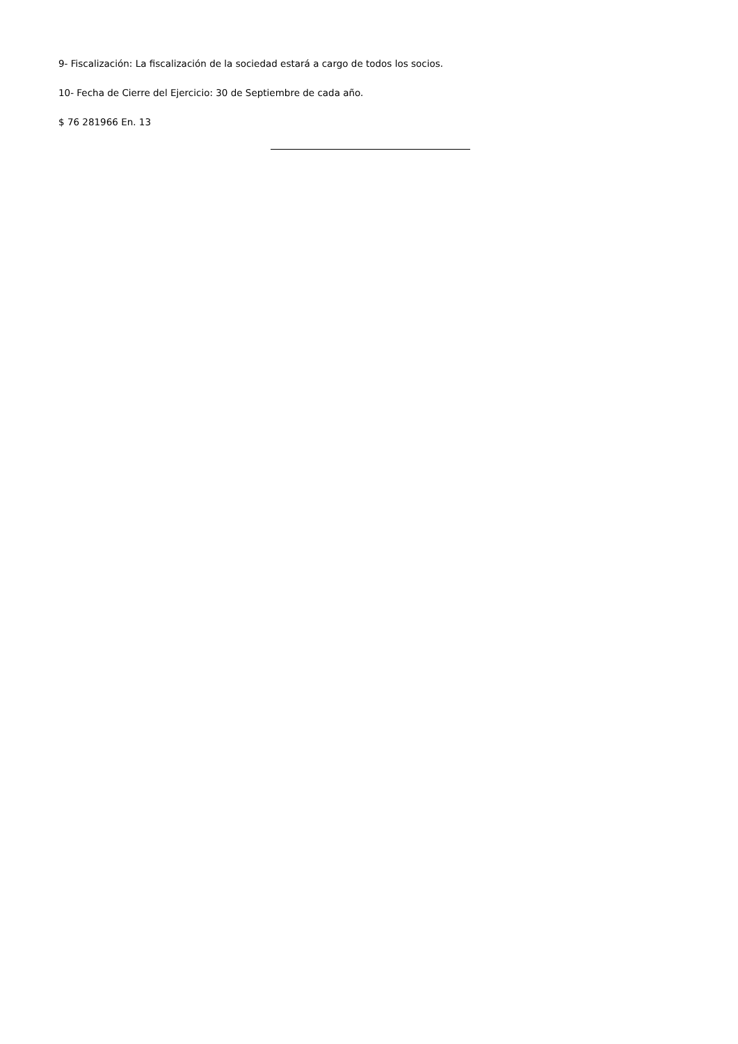9- Fiscalización: La fiscalización de la sociedad estará a cargo de todos los socios.
10- Fecha de Cierre del Ejercicio: 30 de Septiembre de cada año.
$ 76 281966 En. 13